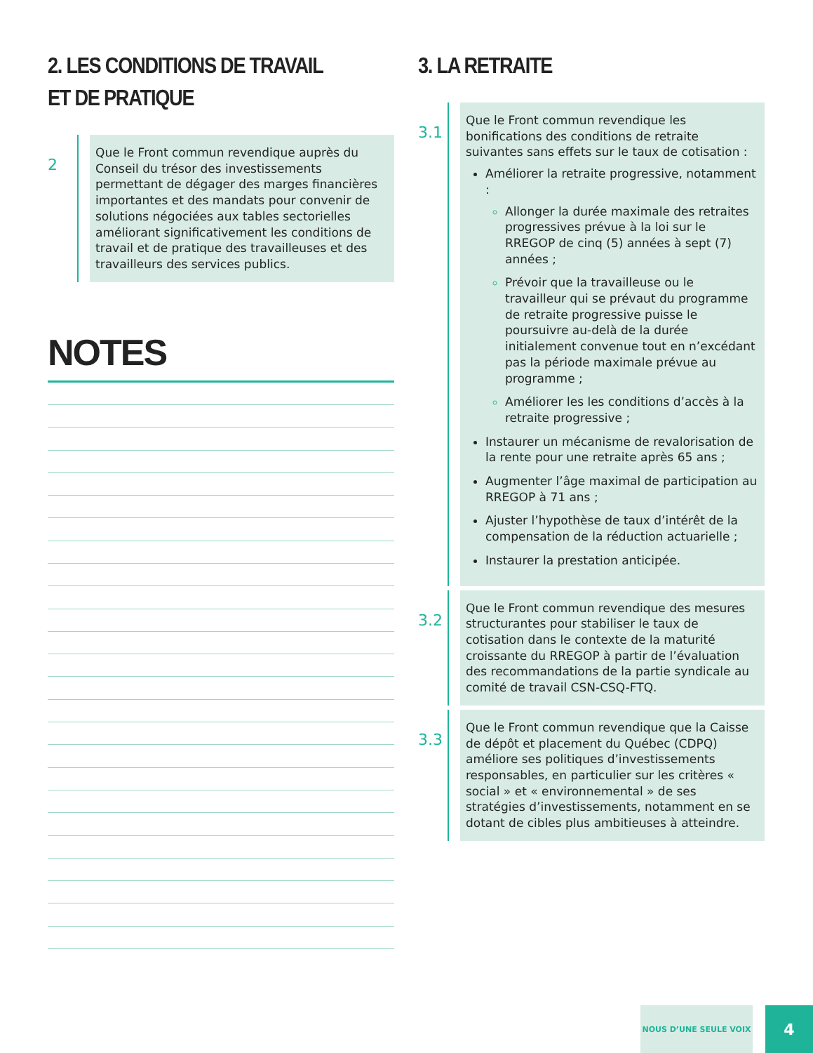2. LES CONDITIONS DE TRAVAIL ET DE PRATIQUE
2
Que le Front commun revendique auprès du Conseil du trésor des investissements permettant de dégager des marges financières importantes et des mandats pour convenir de solutions négociées aux tables sectorielles améliorant significativement les conditions de travail et de pratique des travailleuses et des travailleurs des services publics.
NOTES
3. LA RETRAITE
3.1
Que le Front commun revendique les bonifications des conditions de retraite suivantes sans effets sur le taux de cotisation :
Améliorer la retraite progressive, notamment :
Allonger la durée maximale des retraites progressives prévue à la loi sur le RREGOP de cinq (5) années à sept (7) années ;
Prévoir que la travailleuse ou le travailleur qui se prévaut du programme de retraite progressive puisse le poursuivre au-delà de la durée initialement convenue tout en n’excédant pas la période maximale prévue au programme ;
Améliorer les les conditions d’accès à la retraite progressive ;
Instaurer un mécanisme de revalorisation de la rente pour une retraite après 65 ans ;
Augmenter l’âge maximal de participation au RREGOP à 71 ans ;
Ajuster l’hypothèse de taux d’intérêt de la compensation de la réduction actuarielle ;
Instaurer la prestation anticipée.
3.2
Que le Front commun revendique des mesures structurantes pour stabiliser le taux de cotisation dans le contexte de la maturité croissante du RREGOP à partir de l’évaluation des recommandations de la partie syndicale au comité de travail CSN-CSQ-FTQ.
3.3
Que le Front commun revendique que la Caisse de dépôt et placement du Québec (CDPQ) améliore ses politiques d’investissements responsables, en particulier sur les critères « social » et « environnemental » de ses stratégies d’investissements, notamment en se dotant de cibles plus ambitieuses à atteindre.
NOUS D’UNE SEULE VOIX 4